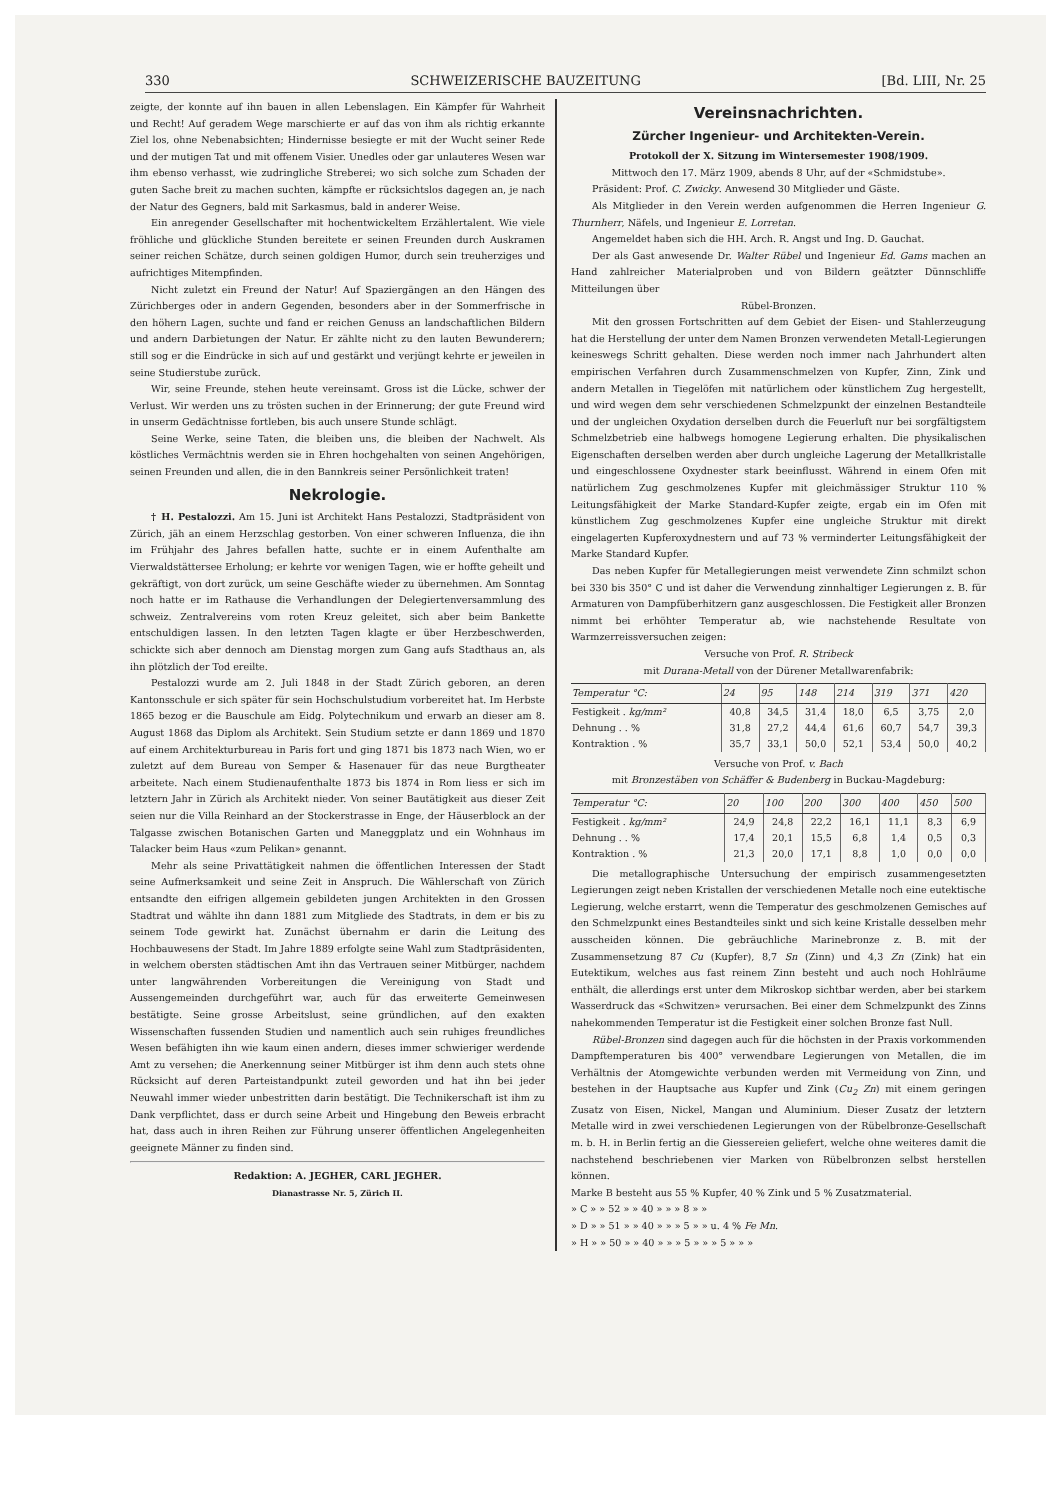330 SCHWEIZERISCHE BAUZEITUNG [Bd. LIII, Nr. 25
zeigte, der konnte auf ihn bauen in allen Lebenslagen. Ein Kämpfer für Wahrheit und Recht! Auf geradem Wege marschierte er auf das von ihm als richtig erkannte Ziel los, ohne Nebenabsichten; Hindernisse besiegte er mit der Wucht seiner Rede und der mutigen Tat und mit offenem Visier. Unedles oder gar unlauteres Wesen war ihm ebenso verhasst, wie zudringliche Streberei; wo sich solche zum Schaden der guten Sache breit zu machen suchten, kämpfte er rücksichtslos dagegen an, je nach der Natur des Gegners, bald mit Sarkasmus, bald in anderer Weise.
Ein anregender Gesellschafter mit hochentwickeltem Erzählertalent. Wie viele fröhliche und glückliche Stunden bereitete er seinen Freunden durch Auskramen seiner reichen Schätze, durch seinen goldigen Humor, durch sein treuherziges und aufrichtiges Mitempfinden.
Nicht zuletzt ein Freund der Natur! Auf Spaziergängen an den Hängen des Zürichberges oder in andern Gegenden, besonders aber in der Sommerfrische in den höhern Lagen, suchte und fand er reichen Genuss an landschaftlichen Bildern und andern Darbietungen der Natur. Er zählte nicht zu den lauten Bewunderern; still sog er die Eindrücke in sich auf und gestärkt und verjüngt kehrte er jeweilen in seine Studierstube zurück.
Wir, seine Freunde, stehen heute vereinsamt. Gross ist die Lücke, schwer der Verlust. Wir werden uns zu trösten suchen in der Erinnerung; der gute Freund wird in unserm Gedächtnisse fortleben, bis auch unsere Stunde schlägt.
Seine Werke, seine Taten, die bleiben uns, die bleiben der Nachwelt. Als köstliches Vermächtnis werden sie in Ehren hochgehalten von seinen Angehörigen, seinen Freunden und allen, die in den Bannkreis seiner Persönlichkeit traten!
Nekrologie.
† H. Pestalozzi. Am 15. Juni ist Architekt Hans Pestalozzi, Stadtpräsident von Zürich, jäh an einem Herzschlag gestorben. Von einer schweren Influenza, die ihn im Frühjahr des Jahres befallen hatte, suchte er in einem Aufenthalte am Vierwaldstättersee Erholung; er kehrte vor wenigen Tagen, wie er hoffte geheilt und gekräftigt, von dort zurück, um seine Geschäfte wieder zu übernehmen. Am Sonntag noch hatte er im Rathause die Verhandlungen der Delegiertenversammlung des schweiz. Zentralvereins vom roten Kreuz geleitet, sich aber beim Bankette entschuldigen lassen. In den letzten Tagen klagte er über Herzbeschwerden, schickte sich aber dennoch am Dienstag morgen zum Gang aufs Stadthaus an, als ihn plötzlich der Tod ereilte.
Pestalozzi wurde am 2. Juli 1848 in der Stadt Zürich geboren, an deren Kantonsschule er sich später für sein Hochschulstudium vorbereitet hat. Im Herbste 1865 bezog er die Bauschule am Eidg. Polytechnikum und erwarb an dieser am 8. August 1868 das Diplom als Architekt. Sein Studium setzte er dann 1869 und 1870 auf einem Architekturbureau in Paris fort und ging 1871 bis 1873 nach Wien, wo er zuletzt auf dem Bureau von Semper & Hasenauer für das neue Burgtheater arbeitete. Nach einem Studienaufenthalte 1873 bis 1874 in Rom liess er sich im letztern Jahr in Zürich als Architekt nieder. Von seiner Bautätigkeit aus dieser Zeit seien nur die Villa Reinhard an der Stockerstrasse in Enge, der Häuserblock an der Talgasse zwischen Botanischen Garten und Maneggplatz und ein Wohnhaus im Talacker beim Haus «zum Pelikan» genannt.
Mehr als seine Privattätigkeit nahmen die öffentlichen Interessen der Stadt seine Aufmerksamkeit und seine Zeit in Anspruch. Die Wählerschaft von Zürich entsandte den eifrigen allgemein gebildeten jungen Architekten in den Grossen Stadtrat und wählte ihn dann 1881 zum Mitgliede des Stadtrats, in dem er bis zu seinem Tode gewirkt hat. Zunächst übernahm er darin die Leitung des Hochbauwesens der Stadt. Im Jahre 1889 erfolgte seine Wahl zum Stadtpräsidenten, in welchem obersten städtischen Amt ihn das Vertrauen seiner Mitbürger, nachdem unter langwährenden Vorbereitungen die Vereinigung von Stadt und Aussengemeinden durchgeführt war, auch für das erweiterte Gemeinwesen bestätigte. Seine grosse Arbeitslust, seine gründlichen, auf den exakten Wissenschaften fussenden Studien und namentlich auch sein ruhiges freundliches Wesen befähigten ihn wie kaum einen andern, dieses immer schwieriger werdende Amt zu versehen; die Anerkennung seiner Mitbürger ist ihm denn auch stets ohne Rücksicht auf deren Parteistandpunkt zuteil geworden und hat ihn bei jeder Neuwahl immer wieder unbestritten darin bestätigt. Die Technikerschaft ist ihm zu Dank verpflichtet, dass er durch seine Arbeit und Hingebung den Beweis erbracht hat, dass auch in ihren Reihen zur Führung unserer öffentlichen Angelegenheiten geeignete Männer zu finden sind.
Redaktion: A. JEGHER, CARL JEGHER.
Dianastrasse Nr. 5, Zürich II.
Vereinsnachrichten.
Zürcher Ingenieur- und Architekten-Verein.
Protokoll der X. Sitzung im Wintersemester 1908/1909.
Mittwoch den 17. März 1909, abends 8 Uhr, auf der «Schmidstube».
Präsident: Prof. C. Zwicky. Anwesend 30 Mitglieder und Gäste.
Als Mitglieder in den Verein werden aufgenommen die Herren Ingenieur G. Thurnherr, Näfels, und Ingenieur E. Lorretan.
Angemeldet haben sich die HH. Arch. R. Angst und Ing. D. Gauchat.
Der als Gast anwesende Dr. Walter Rübel und Ingenieur Ed. Gams machen an Hand zahlreicher Materialproben und von Bildern geätzter Dünnschliffe Mitteilungen über
Rübel-Bronzen.
Mit den grossen Fortschritten auf dem Gebiet der Eisen- und Stahlerzeugung hat die Herstellung der unter dem Namen Bronzen verwendeten Metall-Legierungen keineswegs Schritt gehalten. Diese werden noch immer nach Jahrhundert alten empirischen Verfahren durch Zusammenschmelzen von Kupfer, Zinn, Zink und andern Metallen in Tiegelöfen mit natürlichem oder künstlichem Zug hergestellt, und wird wegen dem sehr verschiedenen Schmelzpunkt der einzelnen Bestandteile und der ungleichen Oxydation derselben durch die Feuerluft nur bei sorgfältigstem Schmelzbetrieb eine halbwegs homogene Legierung erhalten. Die physikalischen Eigenschaften derselben werden aber durch ungleiche Lagerung der Metallkristalle und eingeschlossene Oxydnester stark beeinflusst. Während in einem Ofen mit natürlichem Zug geschmolzenes Kupfer mit gleichmässiger Struktur 110 % Leitungsfähigkeit der Marke Standard-Kupfer zeigte, ergab ein im Ofen mit künstlichem Zug geschmolzenes Kupfer eine ungleiche Struktur mit direkt eingelagerten Kupferoxydnestern und auf 73 % verminderter Leitungsfähigkeit der Marke Standard Kupfer.
Das neben Kupfer für Metallegierungen meist verwendete Zinn schmilzt schon bei 330 bis 350° C und ist daher die Verwendung zinnhaltiger Legierungen z. B. für Armaturen von Dampfüberhitzern ganz ausgeschlossen. Die Festigkeit aller Bronzen nimmt bei erhöhter Temperatur ab, wie nachstehende Resultate von Warmzerreissversuchen zeigen:
Versuche von Prof. R. Stribeck
mit Durana-Metall von der Dürener Metallwarenfabrik:
| Temperatur °C: | 24 | 95 | 148 | 214 | 319 | 371 | 420 |
| --- | --- | --- | --- | --- | --- | --- | --- |
| Festigkeit . kg/mm² | 40,8 | 34,5 | 31,4 | 18,0 | 6,5 | 3,75 | 2,0 |
| Dehnung . . % | 31,8 | 27,2 | 44,4 | 61,6 | 60,7 | 54,7 | 39,3 |
| Kontraktion . % | 35,7 | 33,1 | 50,0 | 52,1 | 53,4 | 50,0 | 40,2 |
Versuche von Prof. v. Bach
mit Bronzestäben von Schäffer & Budenberg in Buckau-Magdeburg:
| Temperatur °C: | 20 | 100 | 200 | 300 | 400 | 450 | 500 |
| --- | --- | --- | --- | --- | --- | --- | --- |
| Festigkeit . kg/mm² | 24,9 | 24,8 | 22,2 | 16,1 | 11,1 | 8,3 | 6,9 |
| Dehnung . . % | 17,4 | 20,1 | 15,5 | 6,8 | 1,4 | 0,5 | 0,3 |
| Kontraktion . % | 21,3 | 20,0 | 17,1 | 8,8 | 1,0 | 0,0 | 0,0 |
Die metallographische Untersuchung der empirisch zusammengesetzten Legierungen zeigt neben Kristallen der verschiedenen Metalle noch eine eutektische Legierung, welche erstarrt, wenn die Temperatur des geschmolzenen Gemisches auf den Schmelzpunkt eines Bestandteiles sinkt und sich keine Kristalle desselben mehr ausscheiden können. Die gebräuchliche Marinebronze z. B. mit der Zusammensetzung 87 Cu (Kupfer), 8,7 Sn (Zinn) und 4,3 Zn (Zink) hat ein Eutektikum, welches aus fast reinem Zinn besteht und auch noch Hohlräume enthält, die allerdings erst unter dem Mikroskop sichtbar werden, aber bei starkem Wasserdruck das «Schwitzen» verursachen. Bei einer dem Schmelzpunkt des Zinns nahekommenden Temperatur ist die Festigkeit einer solchen Bronze fast Null.
Rübel-Bronzen sind dagegen auch für die höchsten in der Praxis vorkommenden Dampftemperaturen bis 400° verwendbare Legierungen von Metallen, die im Verhältnis der Atomgewichte verbunden werden mit Vermeidung von Zinn, und bestehen in der Hauptsache aus Kupfer und Zink (Cu<sub>2</sub> Zn) mit einem geringen Zusatz von Eisen, Nickel, Mangan und Aluminium. Dieser Zusatz der letztern Metalle wird in zwei verschiedenen Legierungen von der Rübelbronze-Gesellschaft m. b. H. in Berlin fertig an die Giessereien geliefert, welche ohne weiteres damit die nachstehend beschriebenen vier Marken von Rübelbronzen selbst herstellen können.
Marke B besteht aus 55 % Kupfer, 40 % Zink und 5 % Zusatzmaterial.
» C » » 52 » » 40 » » » 8 » »
» D » » 51 » » 40 » » » 5 » » u. 4 % Fe Mn.
» H » » 50 » » 40 » » » 5 » » » 5 » » »